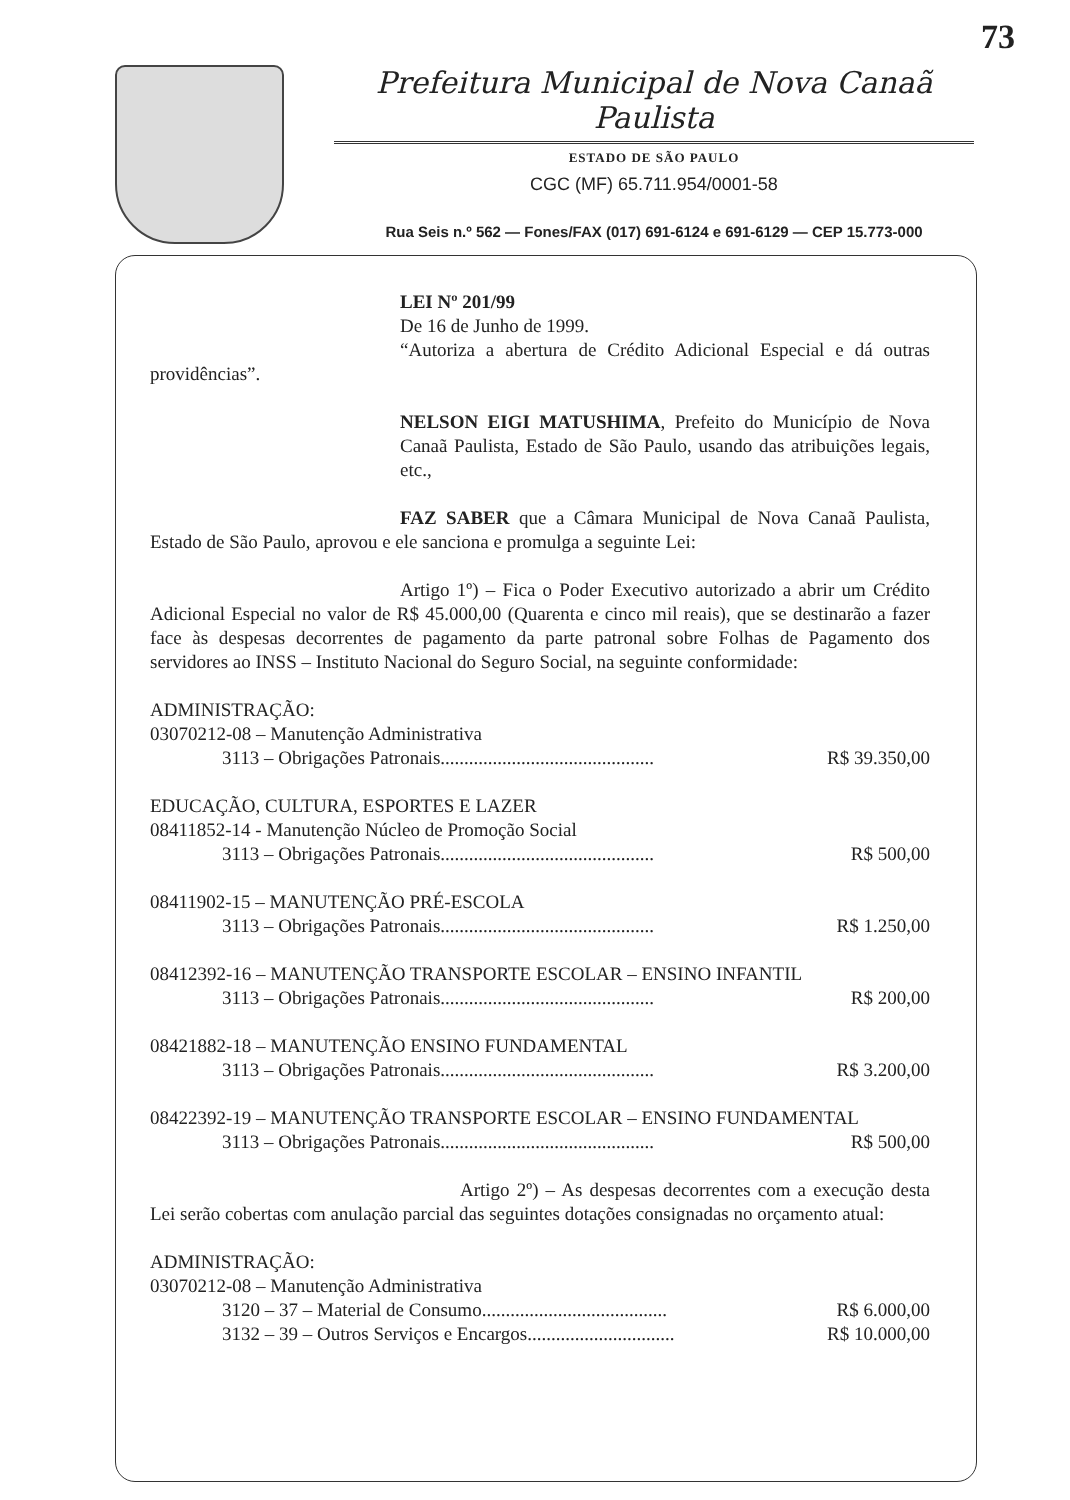73
Prefeitura Municipal de Nova Canaã Paulista
ESTADO DE SÃO PAULO
CGC (MF) 65.711.954/0001-58
Rua Seis n.º 562 — Fones/FAX (017) 691-6124 e 691-6129 — CEP 15.773-000
LEI Nº 201/99
De 16 de Junho de 1999.
“Autoriza a abertura de Crédito Adicional Especial e dá outras providências”.
NELSON EIGI MATUSHIMA, Prefeito do Município de Nova Canaã Paulista, Estado de São Paulo, usando das atribuições legais, etc.,
FAZ SABER que a Câmara Municipal de Nova Canaã Paulista, Estado de São Paulo, aprovou e ele sanciona e promulga a seguinte Lei:
Artigo 1º) – Fica o Poder Executivo autorizado a abrir um Crédito Adicional Especial no valor de R$ 45.000,00 (Quarenta e cinco mil reais), que se destinarão a fazer face às despesas decorrentes de pagamento da parte patronal sobre Folhas de Pagamento dos servidores ao INSS – Instituto Nacional do Seguro Social, na seguinte conformidade:
ADMINISTRAÇÃO:
03070212-08 – Manutenção Administrativa
3113 – Obrigações Patronais............................................. R$ 39.350,00
EDUCAÇÃO, CULTURA, ESPORTES E LAZER
08411852-14 - Manutenção Núcleo de Promoção Social
3113 – Obrigações Patronais............................................. R$ 500,00
08411902-15 – MANUTENÇÃO PRÉ-ESCOLA
3113 – Obrigações Patronais............................................. R$ 1.250,00
08412392-16 – MANUTENÇÃO TRANSPORTE ESCOLAR – ENSINO INFANTIL
3113 – Obrigações Patronais............................................. R$ 200,00
08421882-18 – MANUTENÇÃO ENSINO FUNDAMENTAL
3113 – Obrigações Patronais............................................. R$ 3.200,00
08422392-19 – MANUTENÇÃO TRANSPORTE ESCOLAR – ENSINO FUNDAMENTAL
3113 – Obrigações Patronais............................................. R$ 500,00
Artigo 2º) – As despesas decorrentes com a execução desta Lei serão cobertas com anulação parcial das seguintes dotações consignadas no orçamento atual:
ADMINISTRAÇÃO:
03070212-08 – Manutenção Administrativa
3120 – 37 – Material de Consumo....................................... R$ 6.000,00
3132 – 39 – Outros Serviços e Encargos............................... R$ 10.000,00